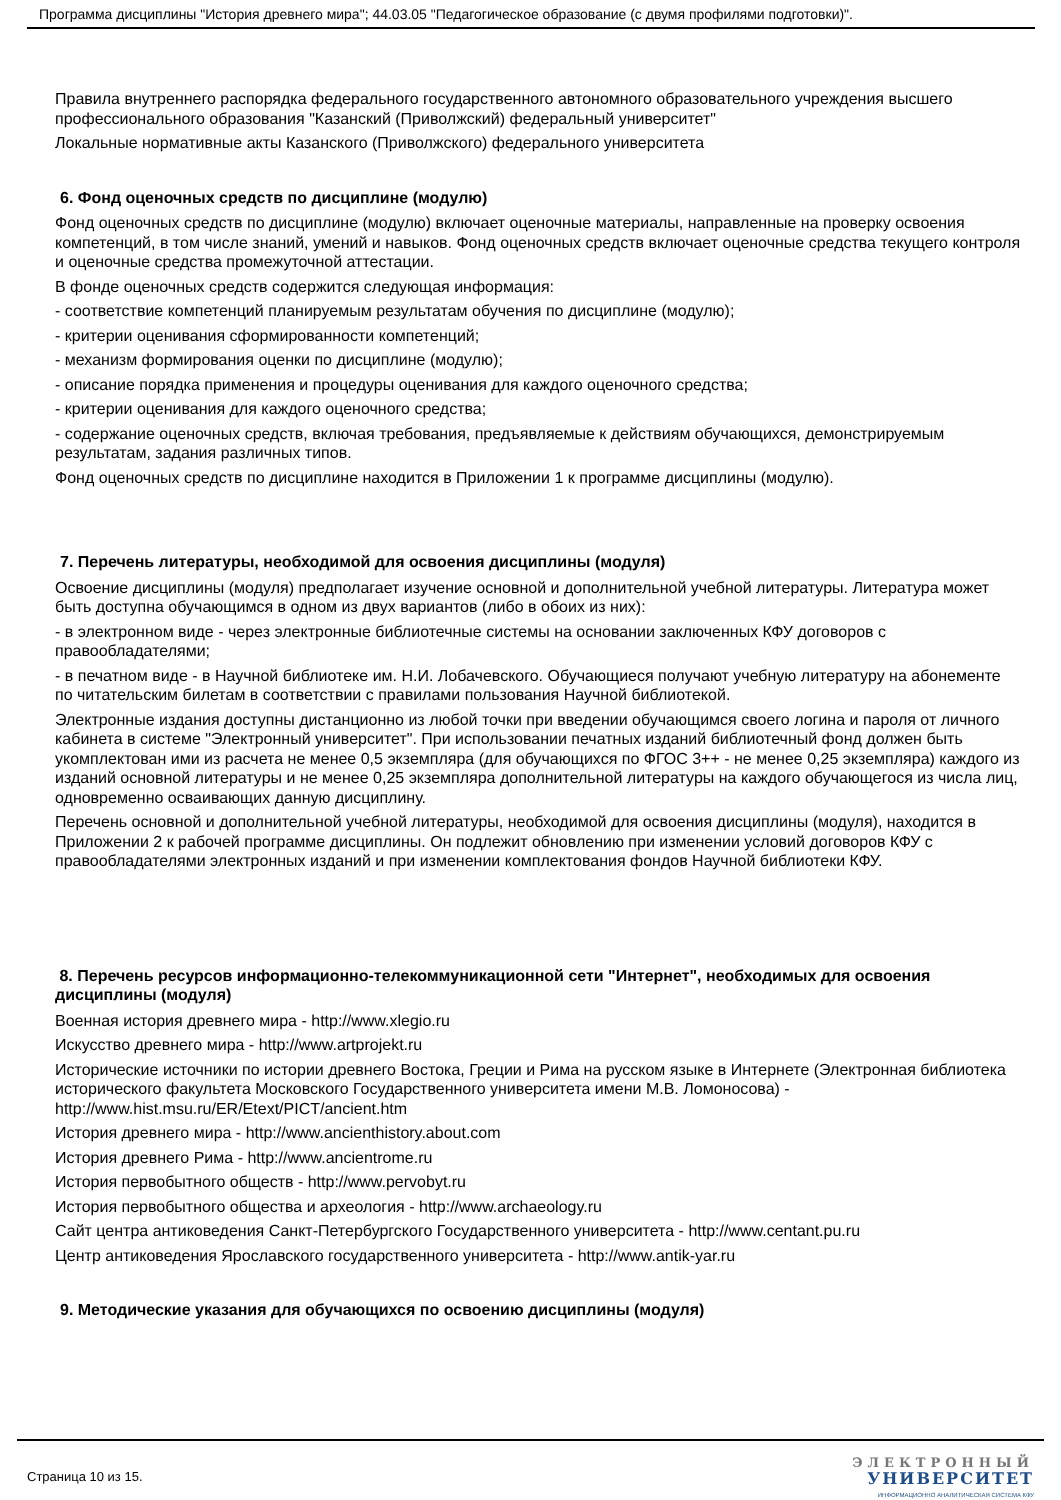Программа дисциплины "История древнего мира"; 44.03.05 "Педагогическое образование (с двумя профилями подготовки)".
Правила внутреннего распорядка федерального государственного автономного образовательного учреждения высшего профессионального образования "Казанский (Приволжский) федеральный университет"
Локальные нормативные акты Казанского (Приволжского) федерального университета
6. Фонд оценочных средств по дисциплине (модулю)
Фонд оценочных средств по дисциплине (модулю) включает оценочные материалы, направленные на проверку освоения компетенций, в том числе знаний, умений и навыков. Фонд оценочных средств включает оценочные средства текущего контроля и оценочные средства промежуточной аттестации.
В фонде оценочных средств содержится следующая информация:
- соответствие компетенций планируемым результатам обучения по дисциплине (модулю);
- критерии оценивания сформированности компетенций;
- механизм формирования оценки по дисциплине (модулю);
- описание порядка применения и процедуры оценивания для каждого оценочного средства;
- критерии оценивания для каждого оценочного средства;
- содержание оценочных средств, включая требования, предъявляемые к действиям обучающихся, демонстрируемым результатам, задания различных типов.
Фонд оценочных средств по дисциплине находится в Приложении 1 к программе дисциплины (модулю).
7. Перечень литературы, необходимой для освоения дисциплины (модуля)
Освоение дисциплины (модуля) предполагает изучение основной и дополнительной учебной литературы. Литература может быть доступна обучающимся в одном из двух вариантов (либо в обоих из них):
- в электронном виде - через электронные библиотечные системы на основании заключенных КФУ договоров с правообладателями;
- в печатном виде - в Научной библиотеке им. Н.И. Лобачевского. Обучающиеся получают учебную литературу на абонементе по читательским билетам в соответствии с правилами пользования Научной библиотекой.
Электронные издания доступны дистанционно из любой точки при введении обучающимся своего логина и пароля от личного кабинета в системе "Электронный университет". При использовании печатных изданий библиотечный фонд должен быть укомплектован ими из расчета не менее 0,5 экземпляра (для обучающихся по ФГОС 3++ - не менее 0,25 экземпляра) каждого из изданий основной литературы и не менее 0,25 экземпляра дополнительной литературы на каждого обучающегося из числа лиц, одновременно осваивающих данную дисциплину.
Перечень основной и дополнительной учебной литературы, необходимой для освоения дисциплины (модуля), находится в Приложении 2 к рабочей программе дисциплины. Он подлежит обновлению при изменении условий договоров КФУ с правообладателями электронных изданий и при изменении комплектования фондов Научной библиотеки КФУ.
8. Перечень ресурсов информационно-телекоммуникационной сети "Интернет", необходимых для освоения дисциплины (модуля)
Военная история древнего мира - http://www.xlegio.ru
Искусство древнего мира - http://www.artprojekt.ru
Исторические источники по истории древнего Востока, Греции и Рима на русском языке в Интернете (Электронная библиотека исторического факультета Московского Государственного университета имени М.В. Ломоносова) - http://www.hist.msu.ru/ER/Etext/PICT/ancient.htm
История древнего мира - http://www.ancienthistory.about.com
История древнего Рима - http://www.ancientrome.ru
История первобытного обществ - http://www.pervobyt.ru
История первобытного общества и археология - http://www.archaeology.ru
Сайт центра антиковедения Санкт-Петербургского Государственного университета - http://www.centant.pu.ru
Центр антиковедения Ярославского государственного университета - http://www.antik-yar.ru
9. Методические указания для обучающихся по освоению дисциплины (модуля)
Страница 10 из 15.
ЭЛЕКТРОННЫЙ
УНИВЕРСИТЕТ
ИНФОРМАЦИОННО АНАЛИТИЧЕСКАЯ СИСТЕМА КФУ